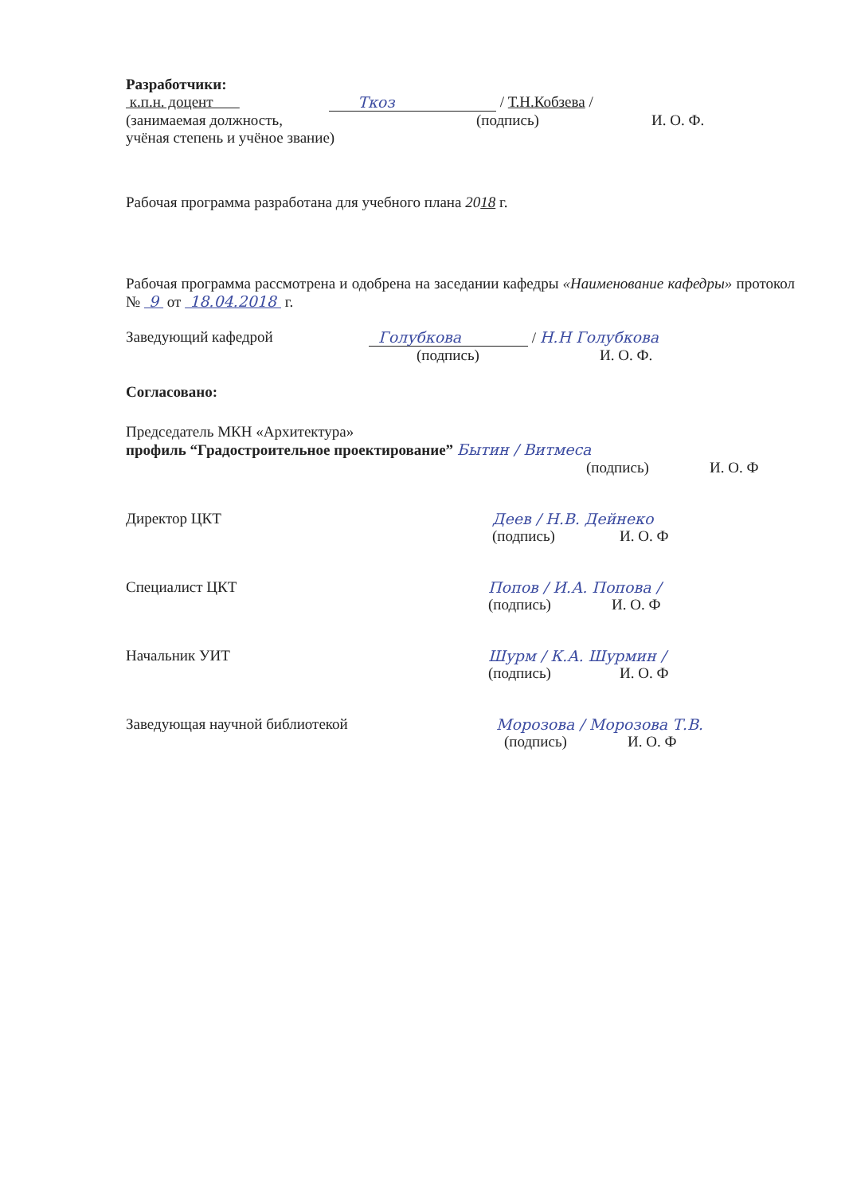Разработчики:
к.п.н. доцент Ткоз / Т.Н.Кобзева /
(занимаемая должность, (подпись) И. О. Ф.
учёная степень и учёное звание)
Рабочая программа разработана для учебного плана 2018 г.
Рабочая программа рассмотрена и одобрена на заседании кафедры «Наименование кафедры» протокол № 9 от 18.04.2018 г.
Заведующий кафедрой Голубкова / Н.Н Голубкова
(подпись) И. О. Ф.
Согласовано:
Председатель МКН «Архитектура»
профиль “Градостроительное проектирование” Бытин / Витмеса
(подпись) И. О. Ф
Директор ЦКТ Деев / Н.В. Дейнеко
(подпись) И. О. Ф
Специалист ЦКТ Попов / И.А. Попова /
(подпись) И. О. Ф
Начальник УИТ Шурм / К.А. Шурмин /
(подпись) И. О. Ф
Заведующая научной библиотекой Морозова / Морозова Т.В.
(подпись) И. О. Ф